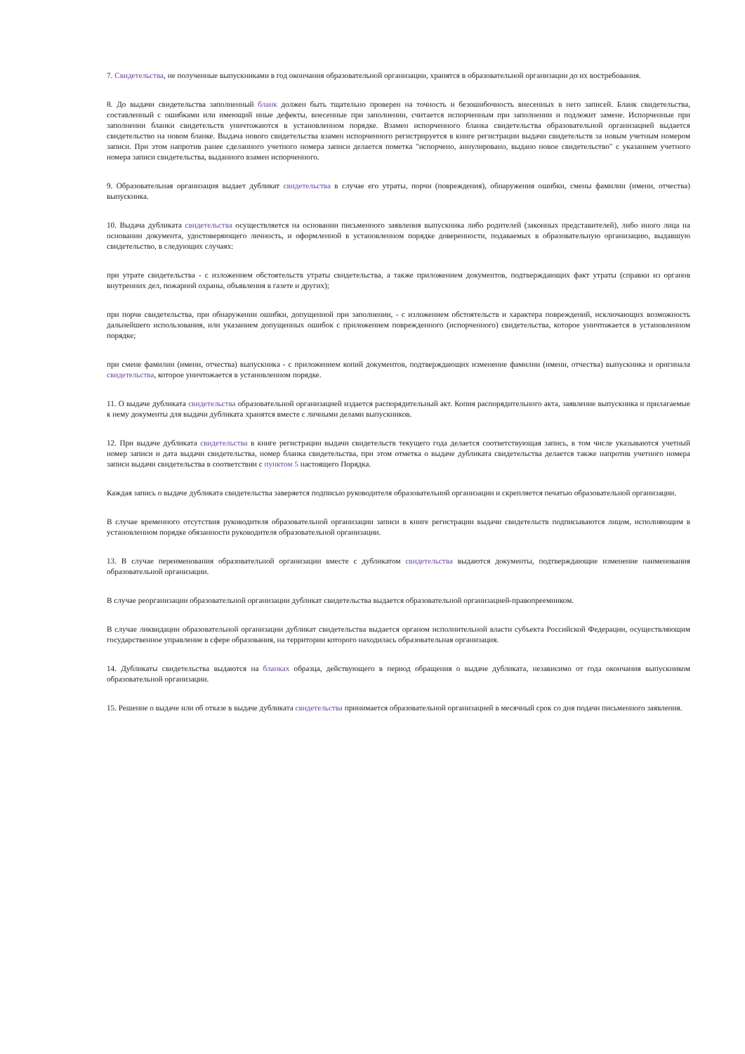7. Свидетельства, не полученные выпускниками в год окончания образовательной организации, хранятся в образовательной организации до их востребования.
8. До выдачи свидетельства заполненный бланк должен быть тщательно проверен на точность и безошибочность внесенных в него записей. Бланк свидетельства, составленный с ошибками или имеющий иные дефекты, внесенные при заполнении, считается испорченным при заполнении и подлежит замене. Испорченные при заполнении бланки свидетельств уничтожаются в установленном порядке. Взамен испорченного бланка свидетельства образовательной организацией выдается свидетельство на новом бланке. Выдача нового свидетельства взамен испорченного регистрируется в книге регистрации выдачи свидетельств за новым учетным номером записи. При этом напротив ранее сделанного учетного номера записи делается пометка "испорчено, аннулировано, выдано новое свидетельство" с указанием учетного номера записи свидетельства, выданного взамен испорченного.
9. Образовательная организация выдает дубликат свидетельства в случае его утраты, порчи (повреждения), обнаружения ошибки, смены фамилии (имени, отчества) выпускника.
10. Выдача дубликата свидетельства осуществляется на основании письменного заявления выпускника либо родителей (законных представителей), либо иного лица на основании документа, удостоверяющего личность, и оформленной в установленном порядке доверенности, подаваемых в образовательную организацию, выдавшую свидетельство, в следующих случаях:
при утрате свидетельства - с изложением обстоятельств утраты свидетельства, а также приложением документов, подтверждающих факт утраты (справки из органов внутренних дел, пожарной охраны, объявления в газете и других);
при порче свидетельства, при обнаружении ошибки, допущенной при заполнении, - с изложением обстоятельств и характера повреждений, исключающих возможность дальнейшего использования, или указанием допущенных ошибок с приложением поврежденного (испорченного) свидетельства, которое уничтожается в установленном порядке;
при смене фамилии (имени, отчества) выпускника - с приложением копий документов, подтверждающих изменение фамилии (имени, отчества) выпускника и оригинала свидетельства, которое уничтожается в установленном порядке.
11. О выдаче дубликата свидетельства образовательной организацией издается распорядительный акт. Копия распорядительного акта, заявление выпускника и прилагаемые к нему документы для выдачи дубликата хранятся вместе с личными делами выпускников.
12. При выдаче дубликата свидетельства в книге регистрации выдачи свидетельств текущего года делается соответствующая запись, в том числе указываются учетный номер записи и дата выдачи свидетельства, номер бланка свидетельства, при этом отметка о выдаче дубликата свидетельства делается также напротив учетного номера записи выдачи свидетельства в соответствии с пунктом 5 настоящего Порядка.
Каждая запись о выдаче дубликата свидетельства заверяется подписью руководителя образовательной организации и скрепляется печатью образовательной организации.
В случае временного отсутствия руководителя образовательной организации записи в книге регистрации выдачи свидетельств подписываются лицом, исполняющим в установленном порядке обязанности руководителя образовательной организации.
13. В случае переименования образовательной организации вместе с дубликатом свидетельства выдаются документы, подтверждающие изменение наименования образовательной организации.
В случае реорганизации образовательной организации дубликат свидетельства выдается образовательной организацией-правопреемником.
В случае ликвидации образовательной организации дубликат свидетельства выдается органом исполнительной власти субъекта Российской Федерации, осуществляющим государственное управление в сфере образования, на территории которого находилась образовательная организация.
14. Дубликаты свидетельства выдаются на бланках образца, действующего в период обращения о выдаче дубликата, независимо от года окончания выпускником образовательной организации.
15. Решение о выдаче или об отказе в выдаче дубликата свидетельства принимается образовательной организацией в месячный срок со дня подачи письменного заявления.